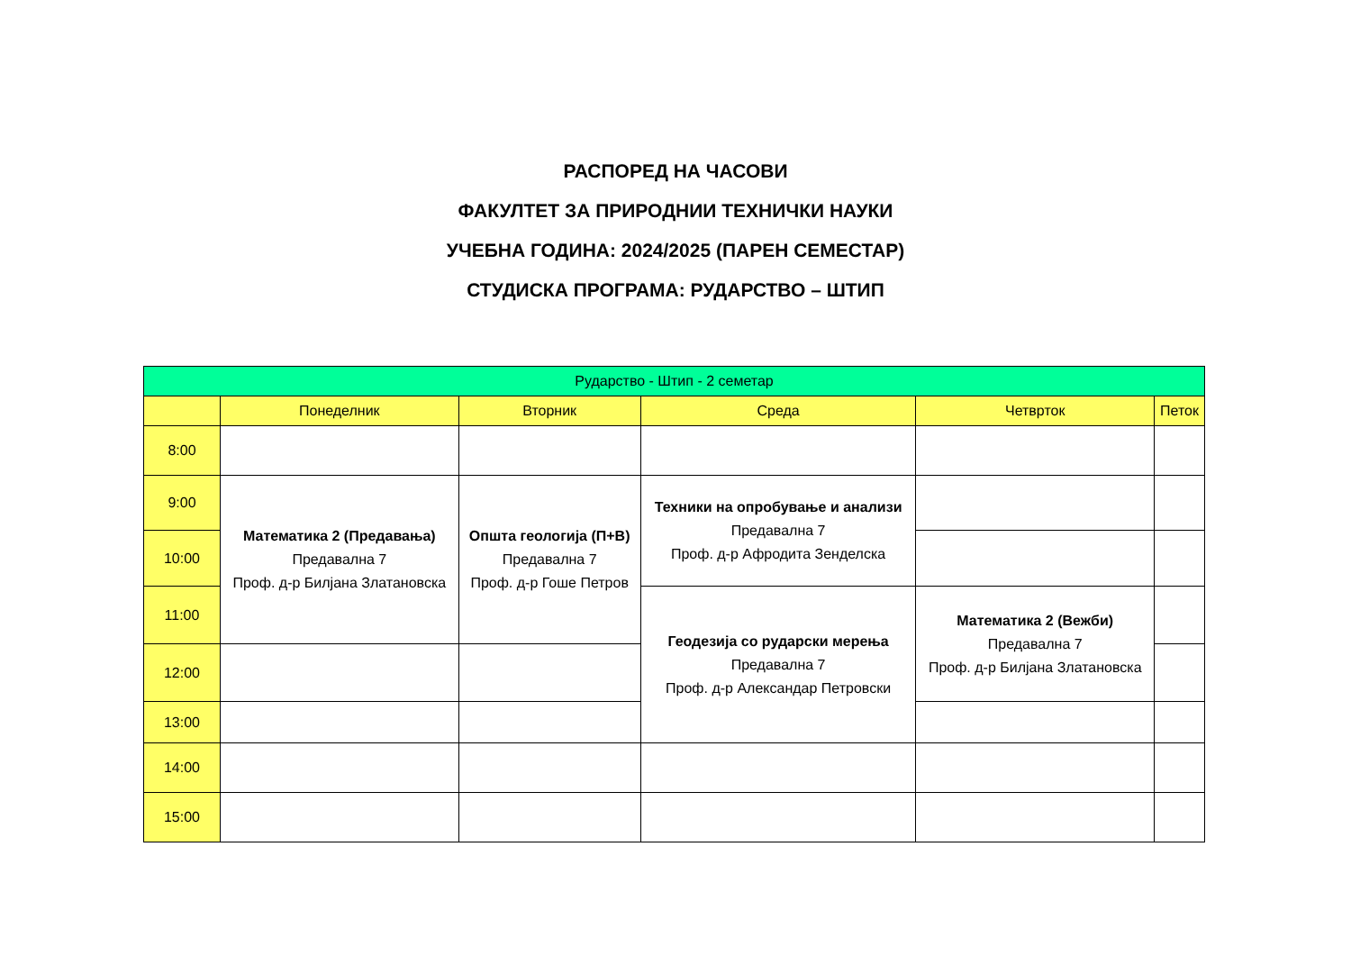РАСПОРЕД НА ЧАСОВИ
ФАКУЛТЕТ ЗА ПРИРОДНИИ ТЕХНИЧКИ НАУКИ
УЧЕБНА ГОДИНА: 2024/2025 (ПАРЕН СЕМЕСТАР)
СТУДИСКА ПРОГРАМА: РУДАРСТВО – ШТИП
| Рударство - Штип - 2 семетар | | | | | |
| --- | --- | --- | --- | --- | --- |
| | Понеделник | Вторник | Среда | Четврток | Петок |
| 8:00 | | | | | |
| 9:00 | Математика 2 (Предавања) Предавална 7 Проф. д-р Билјана Златановска | Општа геологија (П+В) Предавална 7 Проф. д-р Гоше Петров | Техники на опробување и анализи Предавална 7 Проф. д-р Афродита Зенделска | | |
| 10:00 | | | | | |
| 11:00 | | | Геодезија со рударски мерења Предавална 7 Проф. д-р Александар Петровски | Математика 2 (Вежби) Предавална 7 Проф. д-р Билјана Златановска | |
| 12:00 | | | | | |
| 13:00 | | | | | |
| 14:00 | | | | | |
| 15:00 | | | | | |